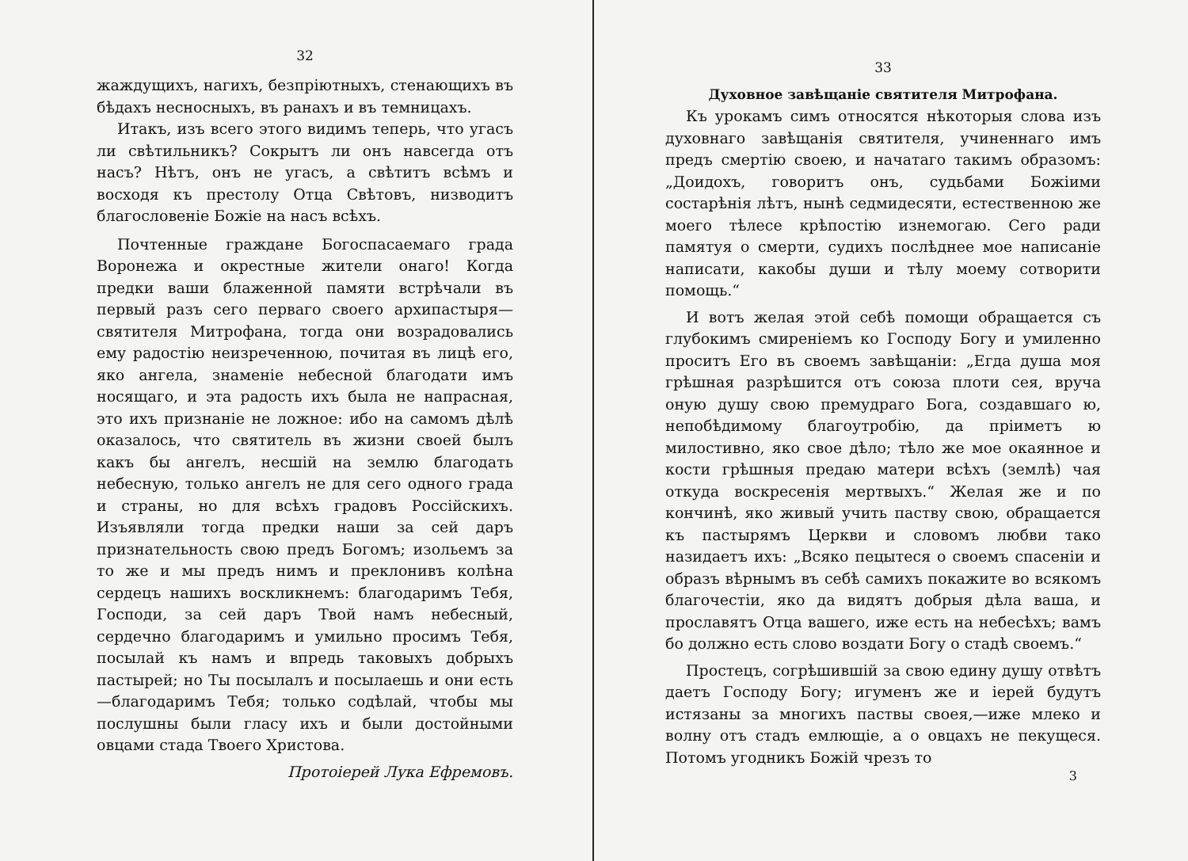32
жаждущихъ, нагихъ, безпріютныхъ, стенающихъ въ бѣдахъ несносныхъ, въ ранахъ и въ темницахъ.
Итакъ, изъ всего этого видимъ теперь, что угасъ ли свѣтильникъ? Сокрытъ ли онъ навсегда отъ насъ? Нѣтъ, онъ не угасъ, а свѣтитъ всѣмъ и восходя къ престолу Отца Свѣтовъ, низводитъ благословеніе Божіе на насъ всѣхъ.
Почтенные граждане Богоспасаемаго града Воронежа и окрестные жители онаго! Когда предки ваши блаженной памяти встрѣчали въ первый разъ сего перваго своего архипастыря—святителя Митрофана, тогда они возрадовались ему радостію неизреченною, почитая въ лицѣ его, яко ангела, знаменіе небесной благодати имъ носящаго, и эта радость ихъ была не напрасная, это ихъ признаніе не ложное: ибо на самомъ дѣлѣ оказалось, что святитель въ жизни своей былъ какъ бы ангелъ, несшій на землю благодать небесную, только ангелъ не для сего одного града и страны, но для всѣхъ градовъ Россійскихъ. Изъявляли тогда предки наши за сей даръ признательность свою предъ Богомъ; изольемъ за то же и мы предъ нимъ и преклонивъ колѣна сердецъ нашихъ воскликнемъ: благодаримъ Тебя, Господи, за сей даръ Твой намъ небесный, сердечно благодаримъ и умильно просимъ Тебя, посылай къ намъ и впредь таковыхъ добрыхъ пастырей; но Ты посылалъ и посылаешь и они есть—благодаримъ Тебя; только содѣлай, чтобы мы послушны были гласу ихъ и были достойными овцами стада Твоего Христова.
Протоіерей Лука Ефремовъ.
33
Духовное завѣщаніе святителя Митрофана.
Къ урокамъ симъ относятся нѣкоторыя слова изъ духовнаго завѣщанія святителя, учиненнаго имъ предъ смертію своею, и начатаго такимъ образомъ: „Доидохъ, говоритъ онъ, судьбами Божіими состарѣнія лѣтъ, нынѣ седмидесяти, естественною же моего тѣлесе крѣпостію изнемогаю. Сего ради памятуя о смерти, судихъ послѣднее мое написаніе написати, какобы души и тѣлу моему сотворити помощь.“
И вотъ желая этой себѣ помощи обращается съ глубокимъ смиреніемъ ко Господу Богу и умиленно проситъ Его въ своемъ завѣщаніи: „Егда душа моя грѣшная разрѣшится отъ союза плоти сея, вруча оную душу свою премудраго Бога, создавшаго ю, непобѣдимому благоутробію, да пріиметъ ю милостивно, яко свое дѣло; тѣло же мое окаянное и кости грѣшныя предаю матери всѣхъ (землѣ) чая откуда воскресенія мертвыхъ.“ Желая же и по кончинѣ, яко живый учить паству свою, обращается къ пастырямъ Церкви и словомъ любви тако назидаетъ ихъ: „Всяко пецытеся о своемъ спасеніи и образъ вѣрнымъ въ себѣ самихъ покажите во всякомъ благочестіи, яко да видятъ добрыя дѣла ваша, и прославятъ Отца вашего, иже есть на небесѣхъ; вамъ бо должно есть слово воздати Богу о стадѣ своемъ.“
Простецъ, согрѣшившій за свою едину душу отвѣтъ даетъ Господу Богу; игуменъ же и іерей будутъ истязаны за многихъ паствы своея,—иже млеко и волну отъ стадъ емлющіе, а о овцахъ не пекущеся. Потомъ угодникъ Божій чрезъ то
3